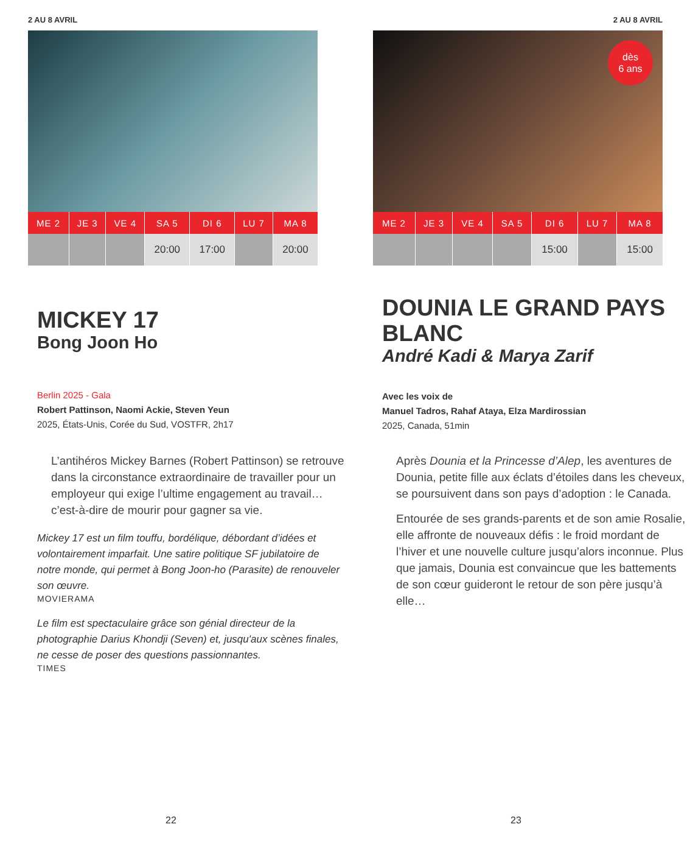2 AU 8 AVRIL
| ME 2 | JE 3 | VE 4 | SA 5 | DI 6 | LU 7 | MA 8 |
| --- | --- | --- | --- | --- | --- | --- |
| | | | 20:00 | 17:00 | | 20:00 |
MICKEY 17
Bong Joon Ho
Berlin 2025 - Gala
Robert Pattinson, Naomi Ackie, Steven Yeun
2025, États-Unis, Corée du Sud, VOSTFR, 2h17
L’antihéros Mickey Barnes (Robert Pattinson) se retrouve dans la circonstance extraordinaire de travailler pour un employeur qui exige l’ultime engagement au travail… c’est-à-dire de mourir pour gagner sa vie.
Mickey 17 est un film touffu, bordélique, débordant d’idées et volontairement imparfait. Une satire politique SF jubilatoire de notre monde, qui permet à Bong Joon-ho (Parasite) de renouveler son œuvre.
MOVIERAMA
Le film est spectaculaire grâce son génial directeur de la photographie Darius Khondji (Seven) et, jusqu'aux scènes finales, ne cesse de poser des questions passionnantes.
TIMES
22
2 AU 8 AVRIL
dès
6 ans
| ME 2 | JE 3 | VE 4 | SA 5 | DI 6 | LU 7 | MA 8 |
| --- | --- | --- | --- | --- | --- | --- |
| | | | | 15:00 | | 15:00 |
DOUNIA LE GRAND PAYS BLANC
André Kadi & Marya Zarif
Avec les voix de
Manuel Tadros, Rahaf Ataya, Elza Mardirossian
2025, Canada, 51min
Après Dounia et la Princesse d’Alep, les aventures de Dounia, petite fille aux éclats d’étoiles dans les cheveux, se poursuivent dans son pays d’adoption : le Canada.
Entourée de ses grands-parents et de son amie Rosalie, elle affronte de nouveaux défis : le froid mordant de l’hiver et une nouvelle culture jusqu’alors inconnue. Plus que jamais, Dounia est convaincue que les battements de son cœur guideront le retour de son père jusqu’à elle…
23